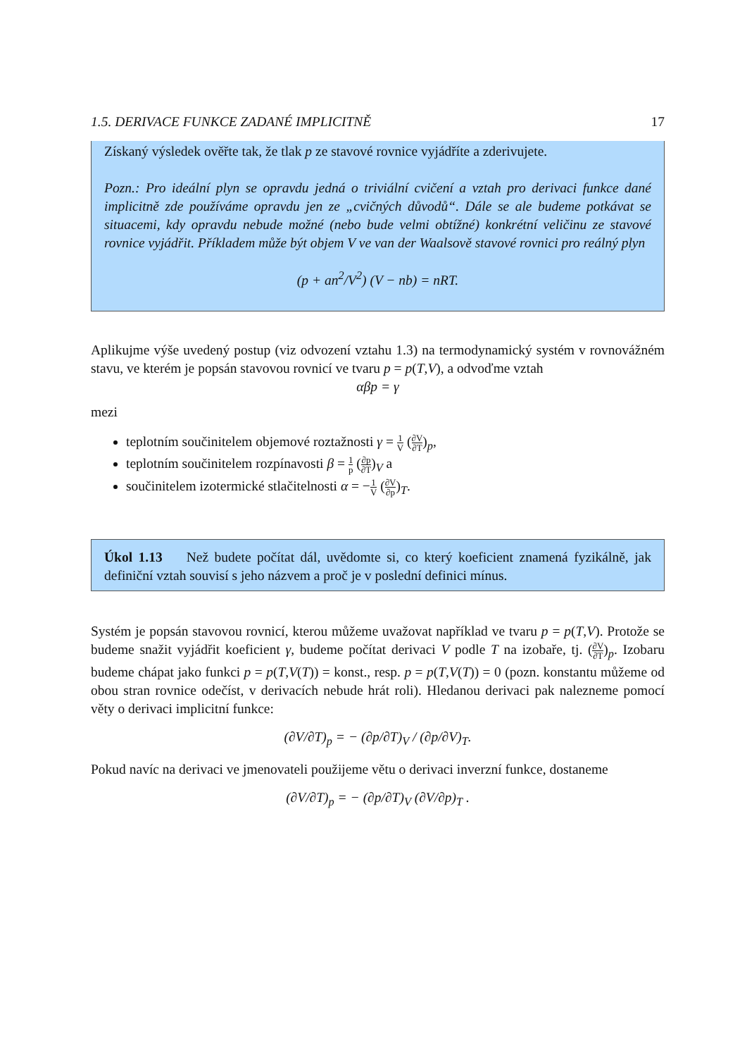1.5. DERIVACE FUNKCE ZADANÉ IMPLICITNĚ 17
Získaný výsledek ověřte tak, že tlak p ze stavové rovnice vyjádříte a zderivujete.
Pozn.: Pro ideální plyn se opravdu jedná o triviální cvičení a vztah pro derivaci funkce dané implicitně zde používáme opravdu jen ze „cvičných důvodů“. Dále se ale budeme potkávat se situacemi, kdy opravdu nebude možné (nebo bude velmi obtížné) konkrétní veličinu ze stavové rovnice vyjádřit. Příkladem může být objem V ve van der Waalsově stavové rovnici pro reálný plyn
(p + an<sup>2</sup>/V<sup>2</sup>) (V − nb) = nRT.
Aplikujme výše uvedený postup (viz odvození vztahu 1.3) na termodynamický systém v rovnovážném stavu, ve kterém je popsán stavovou rovnicí ve tvaru p = p(T,V), a odvoďme vztah
αβp = γ
mezi
teplotním součinitelem objemové roztažnosti γ = 1 V (∂V ∂T)<sub>p</sub>,
teplotním součinitelem rozpínavosti β = 1 p (∂p ∂T)<sub>V</sub> a
součinitelem izotermické stlačitelnosti α = −1 V (∂V ∂p)<sub>T</sub>.
Úkol 1.13 Než budete počítat dál, uvědomte si, co který koeficient znamená fyzikálně, jak definiční vztah souvisí s jeho názvem a proč je v poslední definici mínus.
Systém je popsán stavovou rovnicí, kterou můžeme uvažovat například ve tvaru p = p(T,V). Protože se budeme snažit vyjádřit koeficient γ, budeme počítat derivaci V podle T na izobaře, tj. (∂V ∂T)<sub>p</sub>. Izobaru budeme chápat jako funkci p = p(T,V(T)) = konst., resp. p = p(T,V(T)) = 0 (pozn. konstantu můžeme od obou stran rovnice odečíst, v derivacích nebude hrát roli). Hledanou derivaci pak nalezneme pomocí věty o derivaci implicitní funkce:
(∂V/∂T)<sub>p</sub> = − (∂p/∂T)<sub>V</sub> / (∂p/∂V)<sub>T</sub>.
Pokud navíc na derivaci ve jmenovateli použijeme větu o derivaci inverzní funkce, dostaneme
(∂V/∂T)<sub>p</sub> = − (∂p/∂T)<sub>V</sub> (∂V/∂p)<sub>T</sub> .